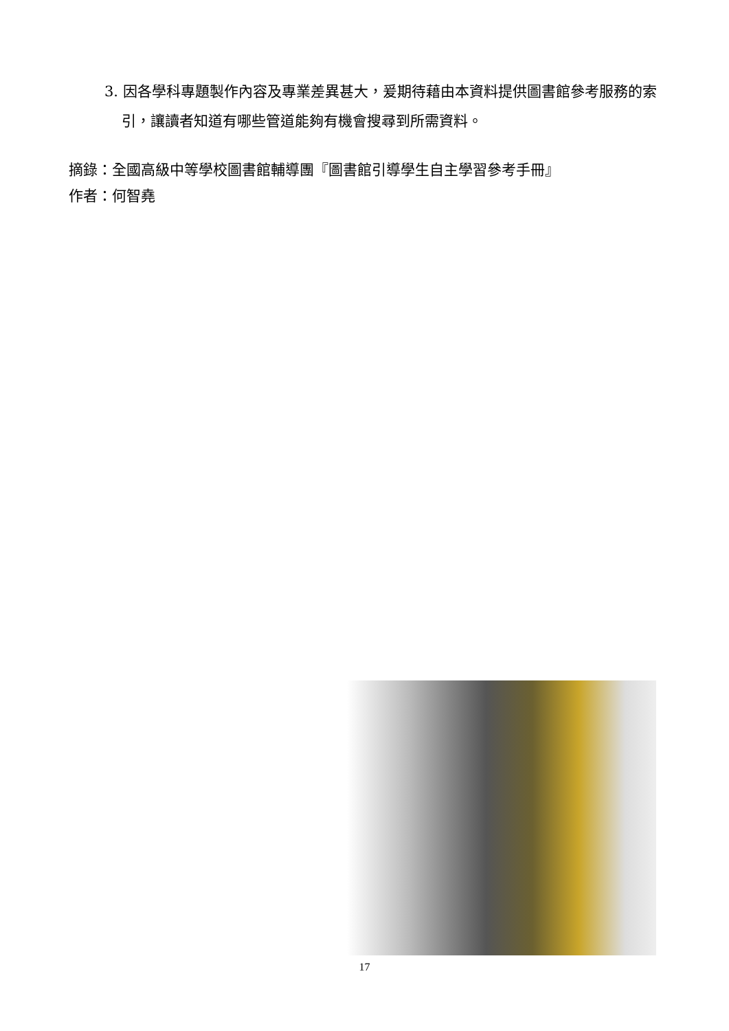3. 因各學科專題製作內容及專業差異甚大，爰期待藉由本資料提供圖書館參考服務的索引，讓讀者知道有哪些管道能夠有機會搜尋到所需資料。
摘錄：全國高級中等學校圖書館輔導團『圖書館引導學生自主學習參考手冊』
作者：何智堯
17